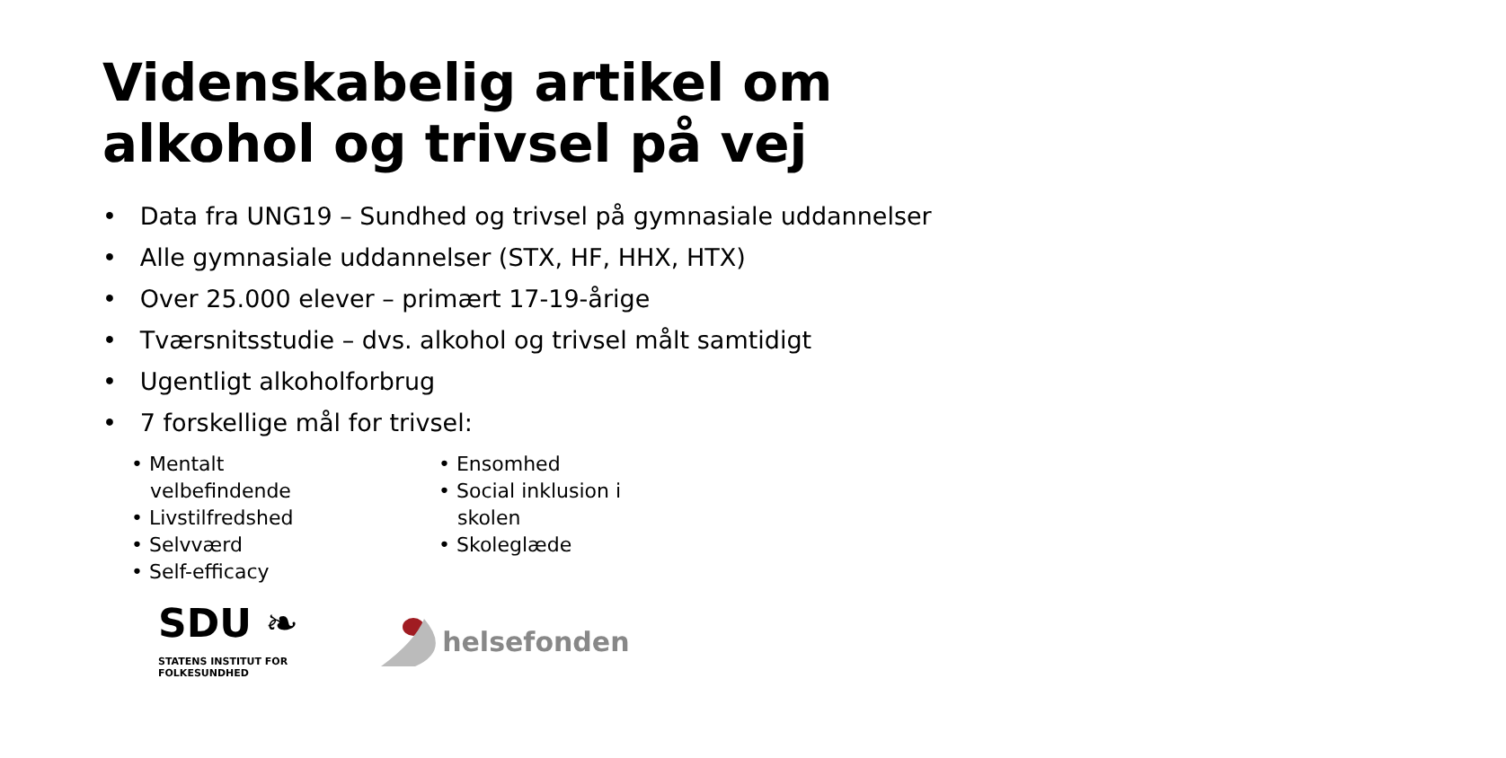Videnskabelig artikel om alkohol og trivsel på vej
• Data fra UNG19 – Sundhed og trivsel på gymnasiale uddannelser
• Alle gymnasiale uddannelser (STX, HF, HHX, HTX)
• Over 25.000 elever – primært 17-19-årige
• Tværsnitsstudie – dvs. alkohol og trivsel målt samtidigt
• Ugentligt alkoholforbrug
• 7 forskellige mål for trivsel:
• Mentalt
velbefindende
• Livstilfredshed
• Selvværd
• Self-efficacy
• Ensomhed
• Social inklusion i
skolen
• Skoleglæde
SDU ❧
STATENS INSTITUT FOR
FOLKESUNDHED
helsefonden